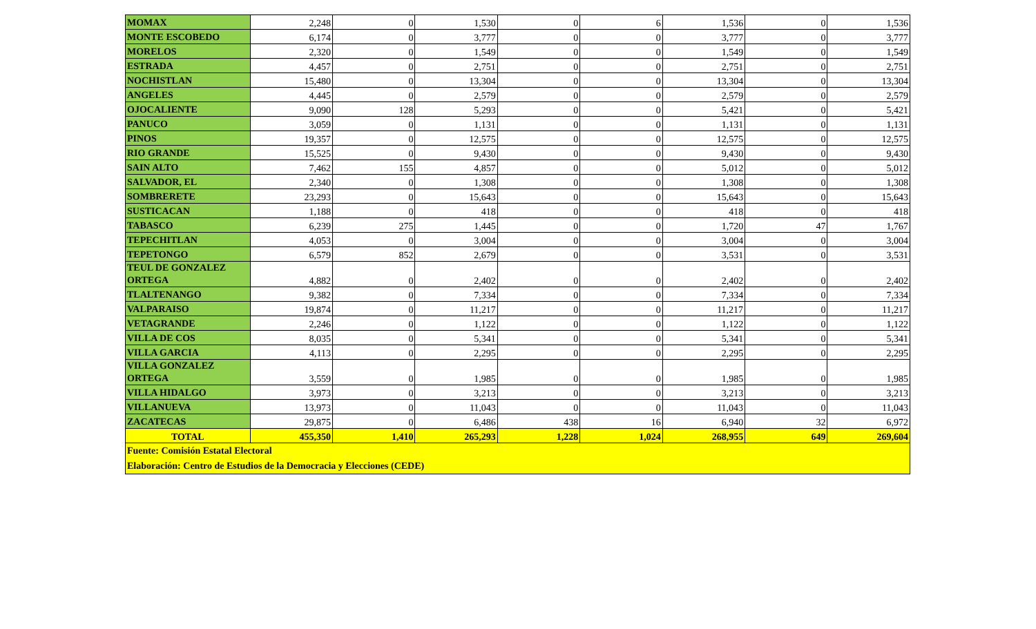| MOMAX | 2,248 | 0 | 1,530 | 0 | 6 | 1,536 | 0 | 1,536 |
| MONTE ESCOBEDO | 6,174 | 0 | 3,777 | 0 | 0 | 3,777 | 0 | 3,777 |
| MORELOS | 2,320 | 0 | 1,549 | 0 | 0 | 1,549 | 0 | 1,549 |
| ESTRADA | 4,457 | 0 | 2,751 | 0 | 0 | 2,751 | 0 | 2,751 |
| NOCHISTLAN | 15,480 | 0 | 13,304 | 0 | 0 | 13,304 | 0 | 13,304 |
| ANGELES | 4,445 | 0 | 2,579 | 0 | 0 | 2,579 | 0 | 2,579 |
| OJOCALIENTE | 9,090 | 128 | 5,293 | 0 | 0 | 5,421 | 0 | 5,421 |
| PANUCO | 3,059 | 0 | 1,131 | 0 | 0 | 1,131 | 0 | 1,131 |
| PINOS | 19,357 | 0 | 12,575 | 0 | 0 | 12,575 | 0 | 12,575 |
| RIO GRANDE | 15,525 | 0 | 9,430 | 0 | 0 | 9,430 | 0 | 9,430 |
| SAIN ALTO | 7,462 | 155 | 4,857 | 0 | 0 | 5,012 | 0 | 5,012 |
| SALVADOR, EL | 2,340 | 0 | 1,308 | 0 | 0 | 1,308 | 0 | 1,308 |
| SOMBRERETE | 23,293 | 0 | 15,643 | 0 | 0 | 15,643 | 0 | 15,643 |
| SUSTICACAN | 1,188 | 0 | 418 | 0 | 0 | 418 | 0 | 418 |
| TABASCO | 6,239 | 275 | 1,445 | 0 | 0 | 1,720 | 47 | 1,767 |
| TEPECHITLAN | 4,053 | 0 | 3,004 | 0 | 0 | 3,004 | 0 | 3,004 |
| TEPETONGO | 6,579 | 852 | 2,679 | 0 | 0 | 3,531 | 0 | 3,531 |
| TEUL DE GONZALEZ ORTEGA | 4,882 | 0 | 2,402 | 0 | 0 | 2,402 | 0 | 2,402 |
| TLALTENANGO | 9,382 | 0 | 7,334 | 0 | 0 | 7,334 | 0 | 7,334 |
| VALPARAISO | 19,874 | 0 | 11,217 | 0 | 0 | 11,217 | 0 | 11,217 |
| VETAGRANDE | 2,246 | 0 | 1,122 | 0 | 0 | 1,122 | 0 | 1,122 |
| VILLA DE COS | 8,035 | 0 | 5,341 | 0 | 0 | 5,341 | 0 | 5,341 |
| VILLA GARCIA | 4,113 | 0 | 2,295 | 0 | 0 | 2,295 | 0 | 2,295 |
| VILLA GONZALEZ ORTEGA | 3,559 | 0 | 1,985 | 0 | 0 | 1,985 | 0 | 1,985 |
| VILLA HIDALGO | 3,973 | 0 | 3,213 | 0 | 0 | 3,213 | 0 | 3,213 |
| VILLANUEVA | 13,973 | 0 | 11,043 | 0 | 0 | 11,043 | 0 | 11,043 |
| ZACATECAS | 29,875 | 0 | 6,486 | 438 | 16 | 6,940 | 32 | 6,972 |
| TOTAL | 455,350 | 1,410 | 265,293 | 1,228 | 1,024 | 268,955 | 649 | 269,604 |
| Fuente: Comisión Estatal Electoral Elaboración: Centro de Estudios de la Democracia y Elecciones (CEDE) | | | | | | | | |